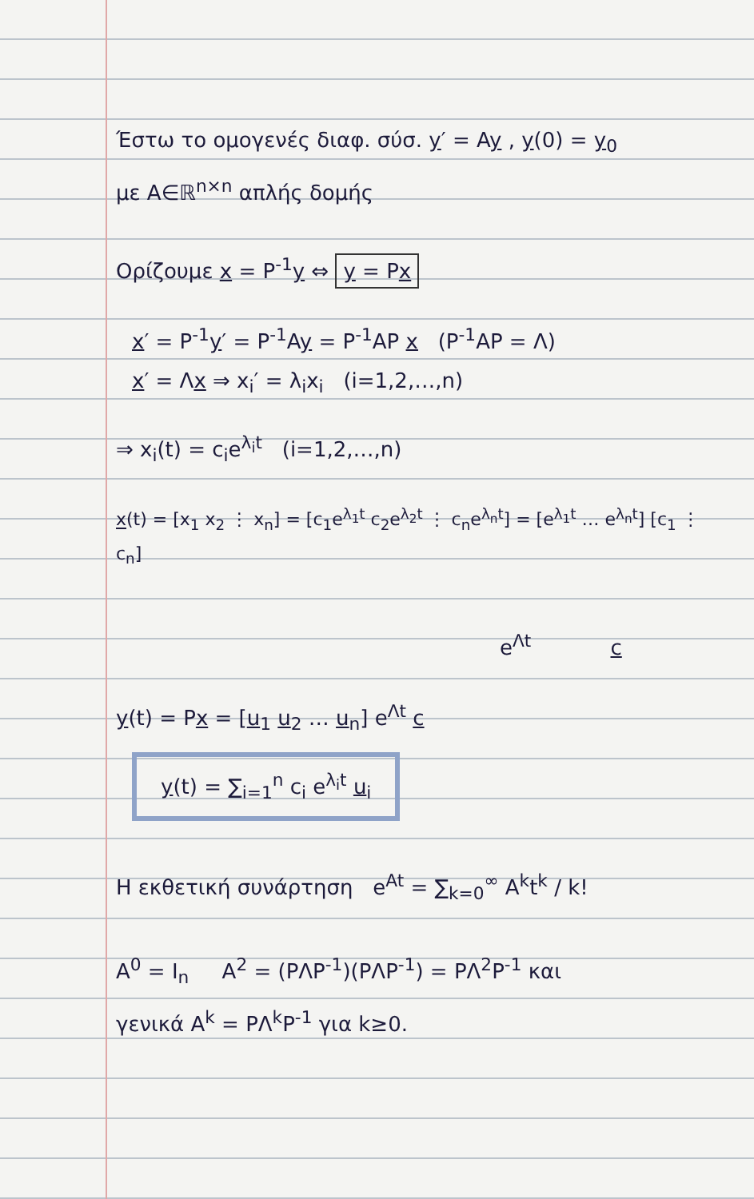Έστω το ομογενές διαφ. σύσ. y′ = Ay , y(0) = y<sub>0</sub>
με A∈ℝ<sup>n×n</sup> απλής δομής
Ορίζουμε x = P<sup>-1</sup>y ⇔ y = Px
x′ = P<sup>-1</sup>y′ = P<sup>-1</sup>Ay = P<sup>-1</sup>AP x (P<sup>-1</sup>AP = Λ)
x′ = Λx ⇒ x<sub>i</sub>′ = λ<sub>i</sub>x<sub>i</sub> (i=1,2,…,n)
⇒ x<sub>i</sub>(t) = c<sub>i</sub>e<sup>λ<sub>i</sub>t</sup> (i=1,2,…,n)
x(t) = [x<sub>1</sub> x<sub>2</sub> ⋮ x<sub>n</sub>] = [c<sub>1</sub>e<sup>λ<sub>1</sub>t</sup> c<sub>2</sub>e<sup>λ<sub>2</sub>t</sup> ⋮ c<sub>n</sub>e<sup>λ<sub>n</sub>t</sup>] = [e<sup>λ<sub>1</sub>t</sup> … e<sup>λ<sub>n</sub>t</sup>] [c<sub>1</sub> ⋮ c<sub>n</sub>]
e<sup>Λt</sup> c
y(t) = Px = [u<sub>1</sub> u<sub>2</sub> … u<sub>n</sub>] e<sup>Λt</sup> c
y(t) = ∑<sub>i=1</sub><sup>n</sup> c<sub>i</sub> e<sup>λ<sub>i</sub>t</sup> u<sub>i</sub>
Η εκθετική συνάρτηση e<sup>At</sup> = ∑<sub>k=0</sub><sup>∞</sup> A<sup>k</sup>t<sup>k</sup> / k!
A<sup>0</sup> = I<sub>n</sub> A<sup>2</sup> = (PΛP<sup>-1</sup>)(PΛP<sup>-1</sup>) = PΛ<sup>2</sup>P<sup>-1</sup> και
γενικά A<sup>k</sup> = PΛ<sup>k</sup>P<sup>-1</sup> για k≥0.